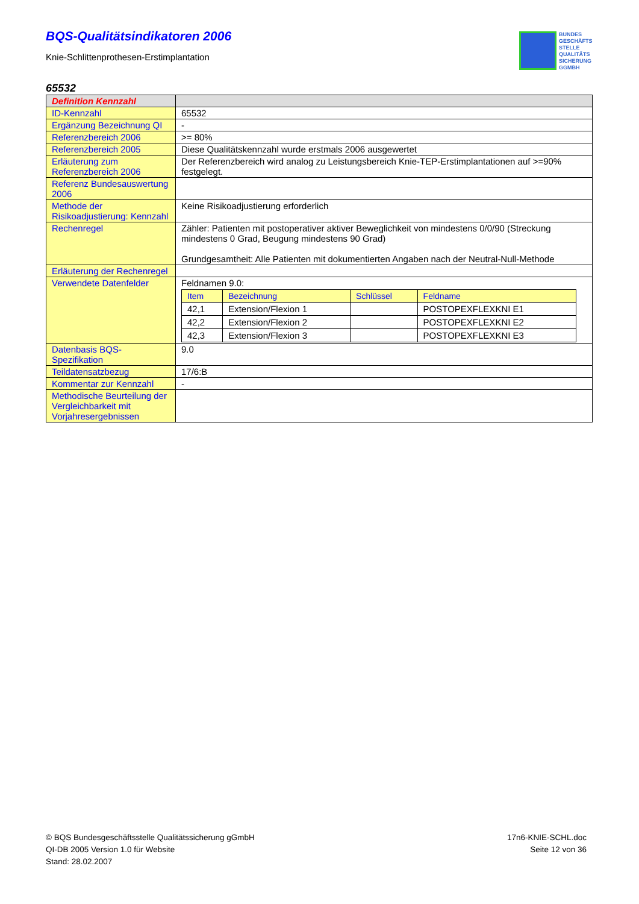BQS-Qualitätsindikatoren 2006
Knie-Schlittenprothesen-Erstimplantation
BUNDES
GESCHÄFTS
STELLE
QUALITÄTS
SICHERUNG
GGMBH
65532
| Definition Kennzahl | |
| ID-Kennzahl | 65532 |
| Ergänzung Bezeichnung QI | - |
| Referenzbereich 2006 | >= 80% |
| Referenzbereich 2005 | Diese Qualitätskennzahl wurde erstmals 2006 ausgewertet |
| Erläuterung zum Referenzbereich 2006 | Der Referenzbereich wird analog zu Leistungsbereich Knie-TEP-Erstimplantationen auf >=90% festgelegt. |
| Referenz Bundesauswertung 2006 | |
| Methode der Risikoadjustierung: Kennzahl | Keine Risikoadjustierung erforderlich |
| Rechenregel | Zähler: Patienten mit postoperativer aktiver Beweglichkeit von mindestens 0/0/90 (Streckung mindestens 0 Grad, Beugung mindestens 90 Grad) Grundgesamtheit: Alle Patienten mit dokumentierten Angaben nach der Neutral-Null-Methode |
| Erläuterung der Rechenregel | |
| Verwendete Datenfelder | Feldnamen 9.0: / Item / Bezeichnung / Schlüssel / Feldname / / --- / --- / --- / --- / / 42,1 / Extension/Flexion 1 / / POSTOPEXFLEXKNI E1 / / 42,2 / Extension/Flexion 2 / / POSTOPEXFLEXKNI E2 / / 42,3 / Extension/Flexion 3 / / POSTOPEXFLEXKNI E3 / |
| Datenbasis BQS-Spezifikation | 9.0 |
| Teildatensatzbezug | 17/6:B |
| Kommentar zur Kennzahl | - |
| Methodische Beurteilung der Vergleichbarkeit mit Vorjahresergebnissen | |
© BQS Bundesgeschäftsstelle Qualitätssicherung gGmbH
QI-DB 2005 Version 1.0 für Website
Stand: 28.02.2007
17n6-KNIE-SCHL.doc
Seite 12 von 36